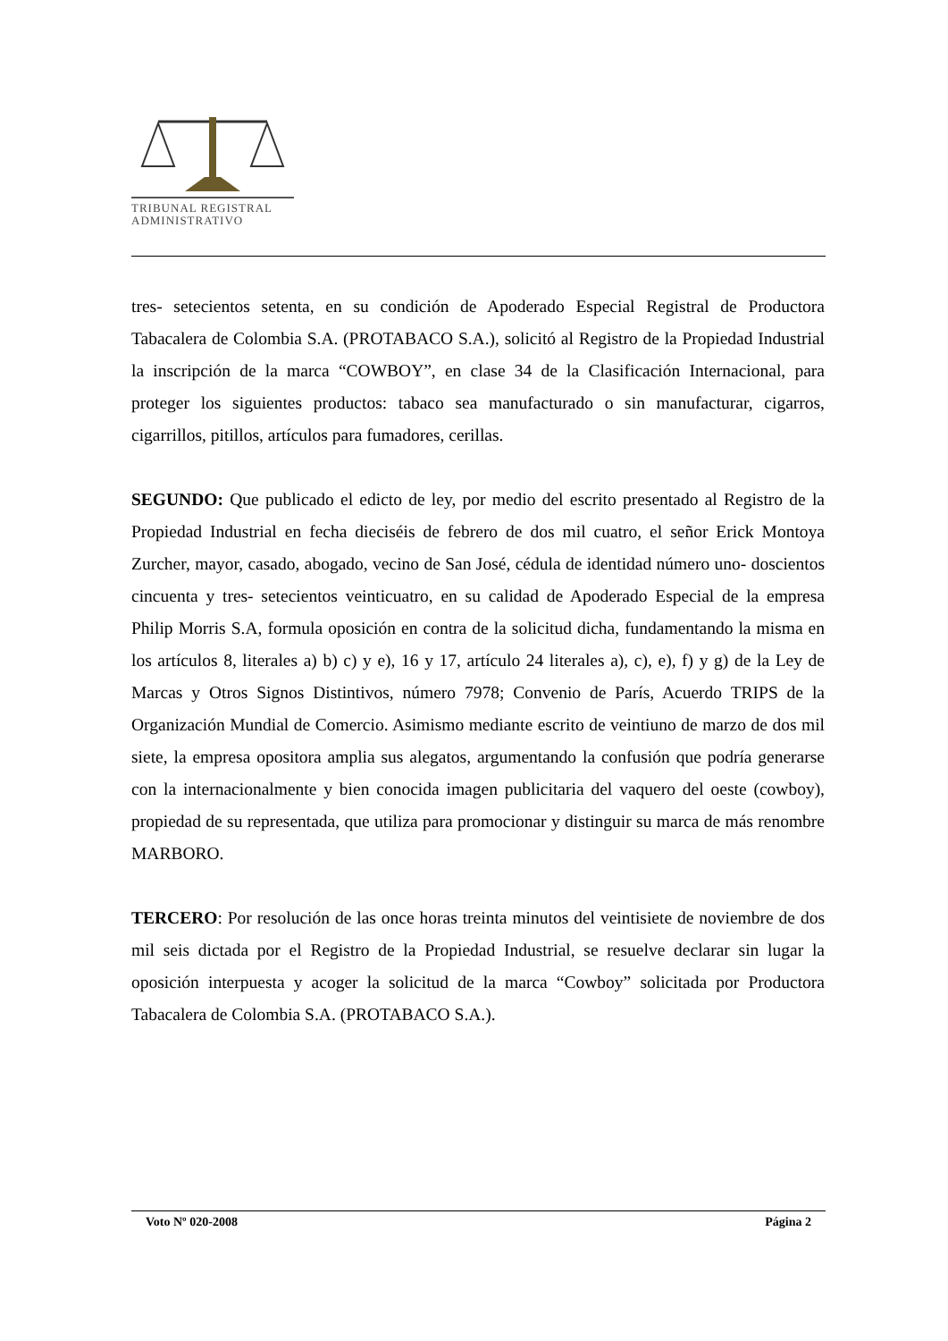TRIBUNAL REGISTRAL
ADMINISTRATIVO
tres- setecientos setenta, en su condición de Apoderado Especial Registral de Productora Tabacalera de Colombia S.A. (PROTABACO S.A.), solicitó al Registro de la Propiedad Industrial la inscripción de la marca “COWBOY”, en clase 34 de la Clasificación Internacional, para proteger los siguientes productos: tabaco sea manufacturado o sin manufacturar, cigarros, cigarrillos, pitillos, artículos para fumadores, cerillas.
SEGUNDO: Que publicado el edicto de ley, por medio del escrito presentado al Registro de la Propiedad Industrial en fecha dieciséis de febrero de dos mil cuatro, el señor Erick Montoya Zurcher, mayor, casado, abogado, vecino de San José, cédula de identidad número uno- doscientos cincuenta y tres- setecientos veinticuatro, en su calidad de Apoderado Especial de la empresa Philip Morris S.A, formula oposición en contra de la solicitud dicha, fundamentando la misma en los artículos 8, literales a) b) c) y e), 16 y 17, artículo 24 literales a), c), e), f) y g) de la Ley de Marcas y Otros Signos Distintivos, número 7978; Convenio de París, Acuerdo TRIPS de la Organización Mundial de Comercio. Asimismo mediante escrito de veintiuno de marzo de dos mil siete, la empresa opositora amplia sus alegatos, argumentando la confusión que podría generarse con la internacionalmente y bien conocida imagen publicitaria del vaquero del oeste (cowboy), propiedad de su representada, que utiliza para promocionar y distinguir su marca de más renombre MARBORO.
TERCERO: Por resolución de las once horas treinta minutos del veintisiete de noviembre de dos mil seis dictada por el Registro de la Propiedad Industrial, se resuelve declarar sin lugar la oposición interpuesta y acoger la solicitud de la marca “Cowboy” solicitada por Productora Tabacalera de Colombia S.A. (PROTABACO S.A.).
Voto Nº 020-2008 Página 2